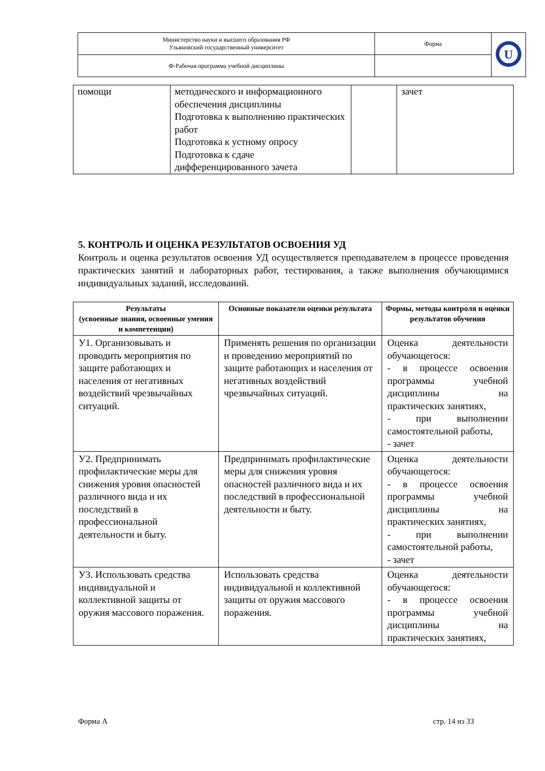| Министерство науки и высшего образования РФ Ульяновский государственный университет | Форма | U |
| Ф-Рабочая программа учебной дисциплины | | |
| помощи | методического и информационного обеспечения дисциплины Подготовка к выполнению практических работ Подготовка к устному опросу Подготовка к сдаче дифференцированного зачета | | зачет |
5. КОНТРОЛЬ И ОЦЕНКА РЕЗУЛЬТАТОВ ОСВОЕНИЯ УД
Контроль и оценка результатов освоения УД осуществляется преподавателем в процессе проведения практических занятий и лабораторных работ, тестирования, а также выполнения обучающимися индивидуальных заданий, исследований.
| Результаты (усвоенные знания, освоенные умения и компетенции) | Основные показатели оценки результата | Формы, методы контроля и оценки результатов обучения |
| --- | --- | --- |
| У1. Организовывать и проводить мероприятия по защите работающих и населения от негативных воздействий чрезвычайных ситуаций. | Применять решения по организации и проведению мероприятий по защите работающих и населения от негативных воздействий чрезвычайных ситуаций. | Оценка деятельности обучающегося: - в процессе освоения программы учебной дисциплины на практических занятиях, - при выполнении самостоятельной работы, - зачет |
| У2. Предпринимать профилактические меры для снижения уровня опасностей различного вида и их последствий в профессиональной деятельности и быту. | Предпринимать профилактические меры для снижения уровня опасностей различного вида и их последствий в профессиональной деятельности и быту. | Оценка деятельности обучающегося: - в процессе освоения программы учебной дисциплины на практических занятиях, - при выполнении самостоятельной работы, - зачет |
| У3. Использовать средства индивидуальной и коллективной защиты от оружия массового поражения. | Использовать средства индивидуальной и коллективной защиты от оружия массового поражения. | Оценка деятельности обучающегося: - в процессе освоения программы учебной дисциплины на практических занятиях, |
Форма А стр. 14 из 33